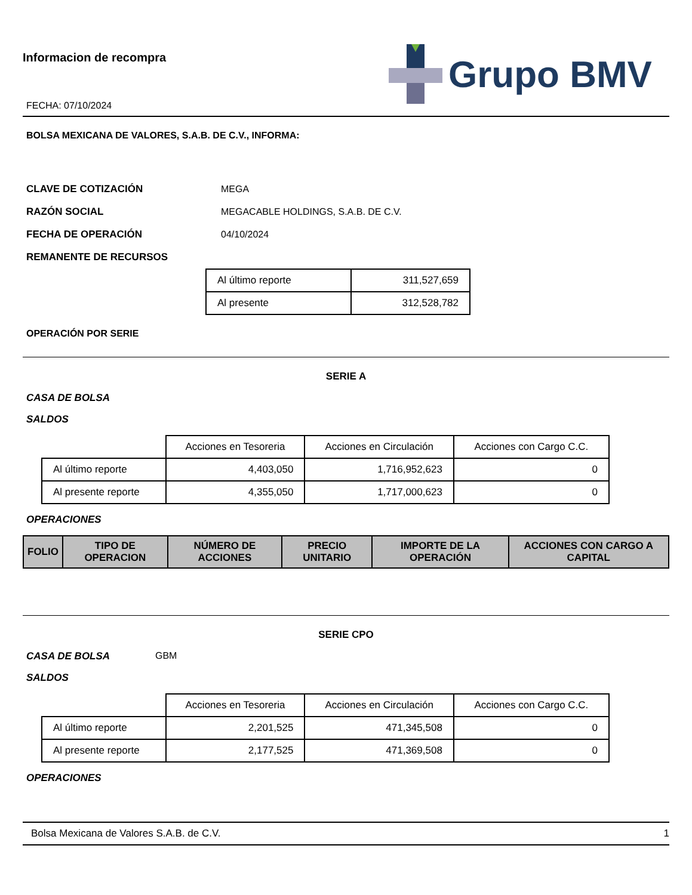Informacion de recompra
FECHA: 07/10/2024
Grupo BMV
BOLSA MEXICANA DE VALORES, S.A.B. DE C.V., INFORMA:
CLAVE DE COTIZACIÓN MEGA
RAZÓN SOCIAL MEGACABLE HOLDINGS, S.A.B. DE C.V.
FECHA DE OPERACIÓN 04/10/2024
REMANENTE DE RECURSOS
| Al último reporte | 311,527,659 |
| Al presente | 312,528,782 |
OPERACIÓN POR SERIE
SERIE A
CASA DE BOLSA
SALDOS
| | Acciones en Tesoreria | Acciones en Circulación | Acciones con Cargo C.C. |
| Al último reporte | 4,403,050 | 1,716,952,623 | 0 |
| Al presente reporte | 4,355,050 | 1,717,000,623 | 0 |
OPERACIONES
| FOLIO | TIPO DE OPERACION | NÚMERO DE ACCIONES | PRECIO UNITARIO | IMPORTE DE LA OPERACIÓN | ACCIONES CON CARGO A CAPITAL |
| --- | --- | --- | --- | --- | --- |
SERIE CPO
CASA DE BOLSA GBM
SALDOS
| | Acciones en Tesoreria | Acciones en Circulación | Acciones con Cargo C.C. |
| Al último reporte | 2,201,525 | 471,345,508 | 0 |
| Al presente reporte | 2,177,525 | 471,369,508 | 0 |
OPERACIONES
Bolsa Mexicana de Valores S.A.B. de C.V. 1